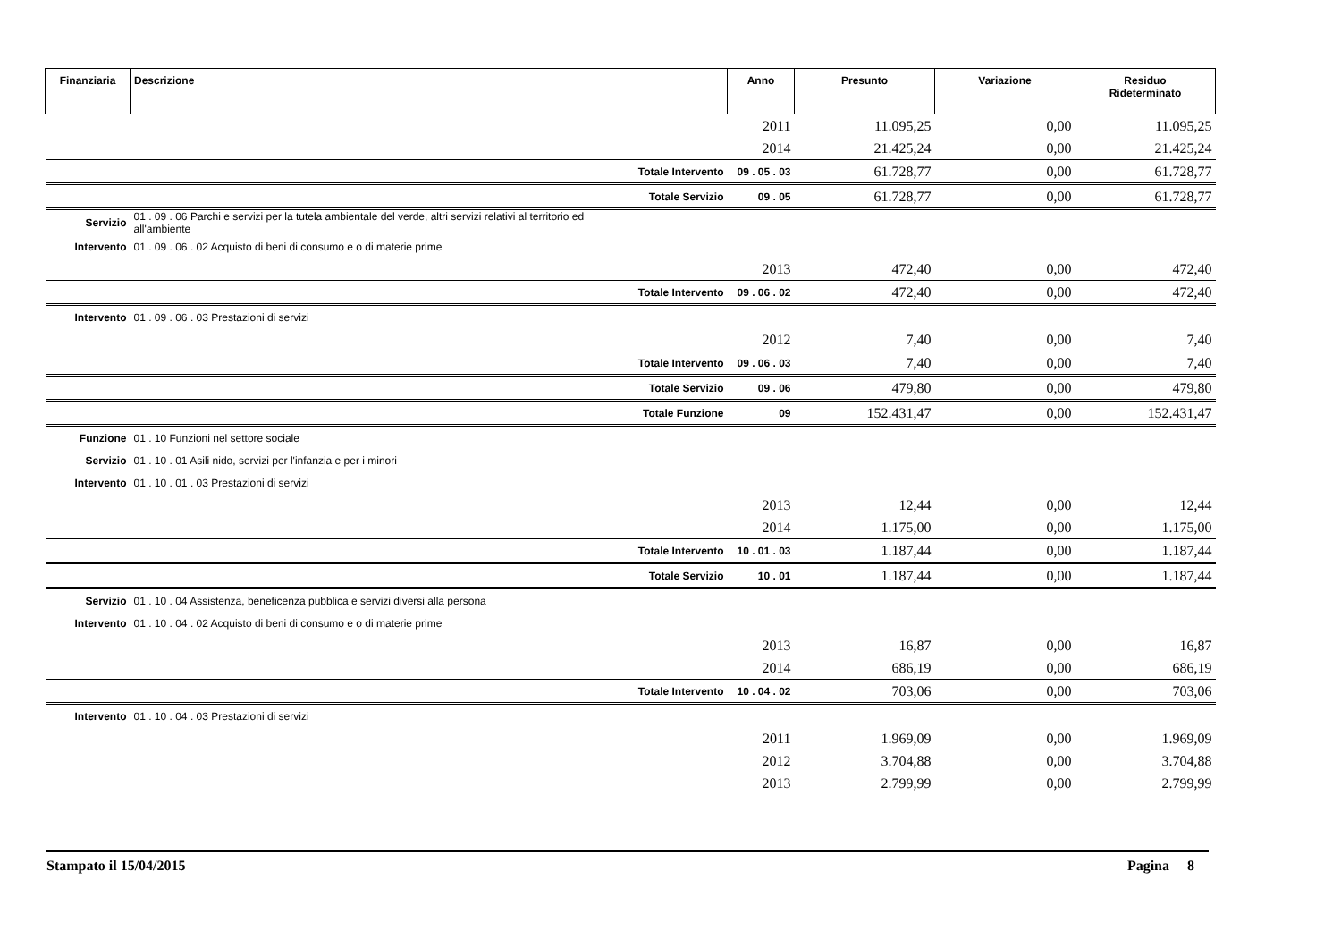| Finanziaria | Descrizione | Anno | Presunto | Variazione | Residuo Rideterminato |
| --- | --- | --- | --- | --- | --- |
| | | 2011 | 11.095,25 | 0,00 | 11.095,25 |
| | | 2014 | 21.425,24 | 0,00 | 21.425,24 |
| | Totale Intervento | 09 . 05 . 03 | 61.728,77 | 0,00 | 61.728,77 |
| | Totale Servizio | 09 . 05 | 61.728,77 | 0,00 | 61.728,77 |
| Servizio | 01 . 09 . 06 Parchi e servizi per la tutela ambientale del verde, altri servizi relativi al territorio ed all'ambiente | | | | |
| Intervento | 01 . 09 . 06 . 02 Acquisto di beni di consumo e o di materie prime | | | | |
| | | 2013 | 472,40 | 0,00 | 472,40 |
| | Totale Intervento | 09 . 06 . 02 | 472,40 | 0,00 | 472,40 |
| Intervento | 01 . 09 . 06 . 03 Prestazioni di servizi | | | | |
| | | 2012 | 7,40 | 0,00 | 7,40 |
| | Totale Intervento | 09 . 06 . 03 | 7,40 | 0,00 | 7,40 |
| | Totale Servizio | 09 . 06 | 479,80 | 0,00 | 479,80 |
| | Totale Funzione | 09 | 152.431,47 | 0,00 | 152.431,47 |
| Funzione | 01 . 10 Funzioni nel settore sociale | | | | |
| Servizio | 01 . 10 . 01 Asili nido, servizi per l'infanzia e per i minori | | | | |
| Intervento | 01 . 10 . 01 . 03 Prestazioni di servizi | | | | |
| | | 2013 | 12,44 | 0,00 | 12,44 |
| | | 2014 | 1.175,00 | 0,00 | 1.175,00 |
| | Totale Intervento | 10 . 01 . 03 | 1.187,44 | 0,00 | 1.187,44 |
| | Totale Servizio | 10 . 01 | 1.187,44 | 0,00 | 1.187,44 |
| Servizio | 01 . 10 . 04 Assistenza, beneficenza pubblica e servizi diversi alla persona | | | | |
| Intervento | 01 . 10 . 04 . 02 Acquisto di beni di consumo e o di materie prime | | | | |
| | | 2013 | 16,87 | 0,00 | 16,87 |
| | | 2014 | 686,19 | 0,00 | 686,19 |
| | Totale Intervento | 10 . 04 . 02 | 703,06 | 0,00 | 703,06 |
| Intervento | 01 . 10 . 04 . 03 Prestazioni di servizi | | | | |
| | | 2011 | 1.969,09 | 0,00 | 1.969,09 |
| | | 2012 | 3.704,88 | 0,00 | 3.704,88 |
| | | 2013 | 2.799,99 | 0,00 | 2.799,99 |
Stampato il 15/04/2015 Pagina 8